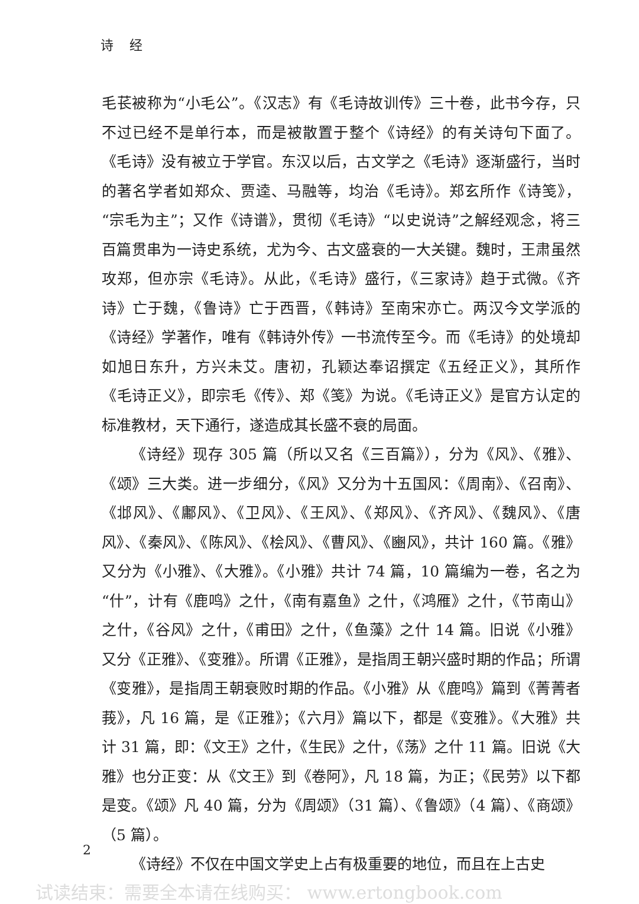诗 经
毛苌被称为“小毛公”。《汉志》有《毛诗故训传》三十卷，此书今存，只不过已经不是单行本，而是被散置于整个《诗经》的有关诗句下面了。《毛诗》没有被立于学官。东汉以后，古文学之《毛诗》逐渐盛行，当时的著名学者如郑众、贾逵、马融等，均治《毛诗》。郑玄所作《诗笺》，“宗毛为主”；又作《诗谱》，贯彻《毛诗》“以史说诗”之解经观念，将三百篇贯串为一诗史系统，尤为今、古文盛衰的一大关键。魏时，王肃虽然攻郑，但亦宗《毛诗》。从此，《毛诗》盛行，《三家诗》趋于式微。《齐诗》亡于魏，《鲁诗》亡于西晋，《韩诗》至南宋亦亡。两汉今文学派的《诗经》学著作，唯有《韩诗外传》一书流传至今。而《毛诗》的处境却如旭日东升，方兴未艾。唐初，孔颖达奉诏撰定《五经正义》，其所作《毛诗正义》，即宗毛《传》、郑《笺》为说。《毛诗正义》是官方认定的标准教材，天下通行，遂造成其长盛不衰的局面。
《诗经》现存 305 篇（所以又名《三百篇》），分为《风》、《雅》、《颂》三大类。进一步细分，《风》又分为十五国风：《周南》、《召南》、《邶风》、《鄘风》、《卫风》、《王风》、《郑风》、《齐风》、《魏风》、《唐风》、《秦风》、《陈风》、《桧风》、《曹风》、《豳风》，共计 160 篇。《雅》又分为《小雅》、《大雅》。《小雅》共计 74 篇，10 篇编为一卷，名之为“什”，计有《鹿鸣》之什，《南有嘉鱼》之什，《鸿雁》之什，《节南山》之什，《谷风》之什，《甫田》之什，《鱼藻》之什 14 篇。旧说《小雅》又分《正雅》、《变雅》。所谓《正雅》，是指周王朝兴盛时期的作品；所谓《变雅》，是指周王朝衰败时期的作品。《小雅》从《鹿鸣》篇到《菁菁者莪》，凡 16 篇，是《正雅》；《六月》篇以下，都是《变雅》。《大雅》共计 31 篇，即：《文王》之什，《生民》之什，《荡》之什 11 篇。旧说《大雅》也分正变：从《文王》到《卷阿》，凡 18 篇，为正；《民劳》以下都是变。《颂》凡 40 篇，分为《周颂》（31 篇）、《鲁颂》（4 篇）、《商颂》（5 篇）。
《诗经》不仅在中国文学史上占有极重要的地位，而且在上古史
2
试读结束：需要全本请在线购买： www.ertongbook.com